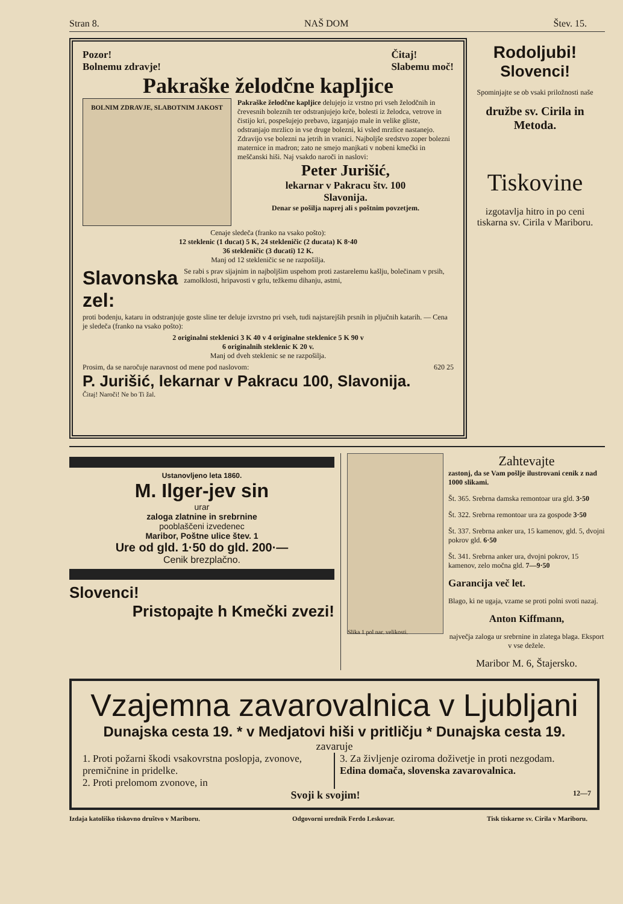Stran 8. NAŠ DOM Štev. 15.
Pozor!
Bolnemu zdravje! Čitaj!
Slabemu moč!
Pakraške želodčne kapljice
BOLNIM ZDRAVJE, SLABOTNIM JAKOST
Pakraške želodčne kapljice delujejo iz vrstno pri vseh želodčnih in črevesnih boleznih ter odstranjujejo krče, bolesti iz želodca, vetrove in čistijo kri, pospešujejo prebavo, izganjajo male in velike gliste, odstranjajo mrzlico in vse druge bolezni, ki vsled mrzlice nastanejo. Zdravijo vse bolezni na jetrih in vranici. Najboljše sredstvo zoper bolezni maternice in madron; zato ne smejo manjkati v nobeni kmečki in meščanski hiši. Naj vsakdo naroči in naslovi:
Peter Jurišić,
lekarnar v Pakracu štv. 100
Slavonija.
Denar se pošilja naprej ali s poštnim povzetjem.
Cenaje sledeča (franko na vsako pošto):
12 steklenic (1 ducat) 5 K, 24 stekleničic (2 ducata) K 8·40
36 stekleničic (3 ducati) 12 K.
Manj od 12 stekleničic se ne razpošilja.
Slavonska zel: Se rabi s prav sijajnim in najboljšim uspehom proti zastarelemu kašlju, bolečinam v prsih, zamolklosti, hripavosti v grlu, težkemu dihanju, astmi,
proti bodenju, kataru in odstranjuje goste sline ter deluje izvrstno pri vseh, tudi najstarejših prsnih in pljučnih katarih. — Cena je sledeča (franko na vsako pošto):
2 originalni steklenici 3 K 40 v 4 originalne steklenice 5 K 90 v
6 originalnih steklenic K 20 v.
Manj od dveh steklenic se ne razpošilja.
Prosim, da se naročuje naravnost od mene pod naslovom: 620 25
P. Jurišić, lekarnar v Pakracu 100, Slavonija.
Čitaj! Naroči! Ne bo Ti žal.
Rodoljubi!
Slovenci!
Spominjajte se ob vsaki priložnosti naše
družbe sv. Cirila in Metoda.
Tiskovine
izgotavlja hitro in po ceni tiskarna sv. Cirila v Mariboru.
Ustanovljeno leta 1860.
M. Ilger-jev sin
urar
zaloga zlatnine in srebrnine
pooblaščeni izvedenec
Maribor, Poštne ulice štev. 1
Ure od gld. 1·50 do gld. 200·—
Cenik brezplačno.
Slovenci!
Pristopajte h Kmečki zvezi!
Slika 1 pol nar. velikosti.
Zahtevajte
zastonj, da se Vam pošlje ilustrovani cenik z nad 1000 slikami.
Št. 365. Srebrna damska remontoar ura gld. 3·50
Št. 322. Srebrna remontoar ura za gospode 3·50
Št. 337. Srebrna anker ura, 15 kamenov, gld. 5, dvojni pokrov gld. 6·50
Št. 341. Srebrna anker ura, dvojni pokrov, 15 kamenov, zelo močna gld. 7—9·50
Garancija več let.
Blago, ki ne ugaja, vzame se proti polni svoti nazaj.
Anton Kiffmann,
največja zaloga ur srebrnine in zlatega blaga. Eksport v vse dežele.
Maribor M. 6, Štajersko.
Vzajemna zavarovalnica v Ljubljani
Dunajska cesta 19. * v Medjatovi hiši v pritličju * Dunajska cesta 19.
zavaruje
1. Proti požarni škodi vsakovrstna poslopja, zvonove, premičnine in pridelke.
2. Proti prelomom zvonove, in
3. Za življenje oziroma doživetje in proti nezgodam.
Edina domača, slovenska zavarovalnica.
Svoji k svojim! 12—7
Izdaja katoliško tiskovno društvo v Mariboru. Odgovorni urednik Ferdo Leskovar. Tisk tiskarne sv. Cirila v Mariboru.